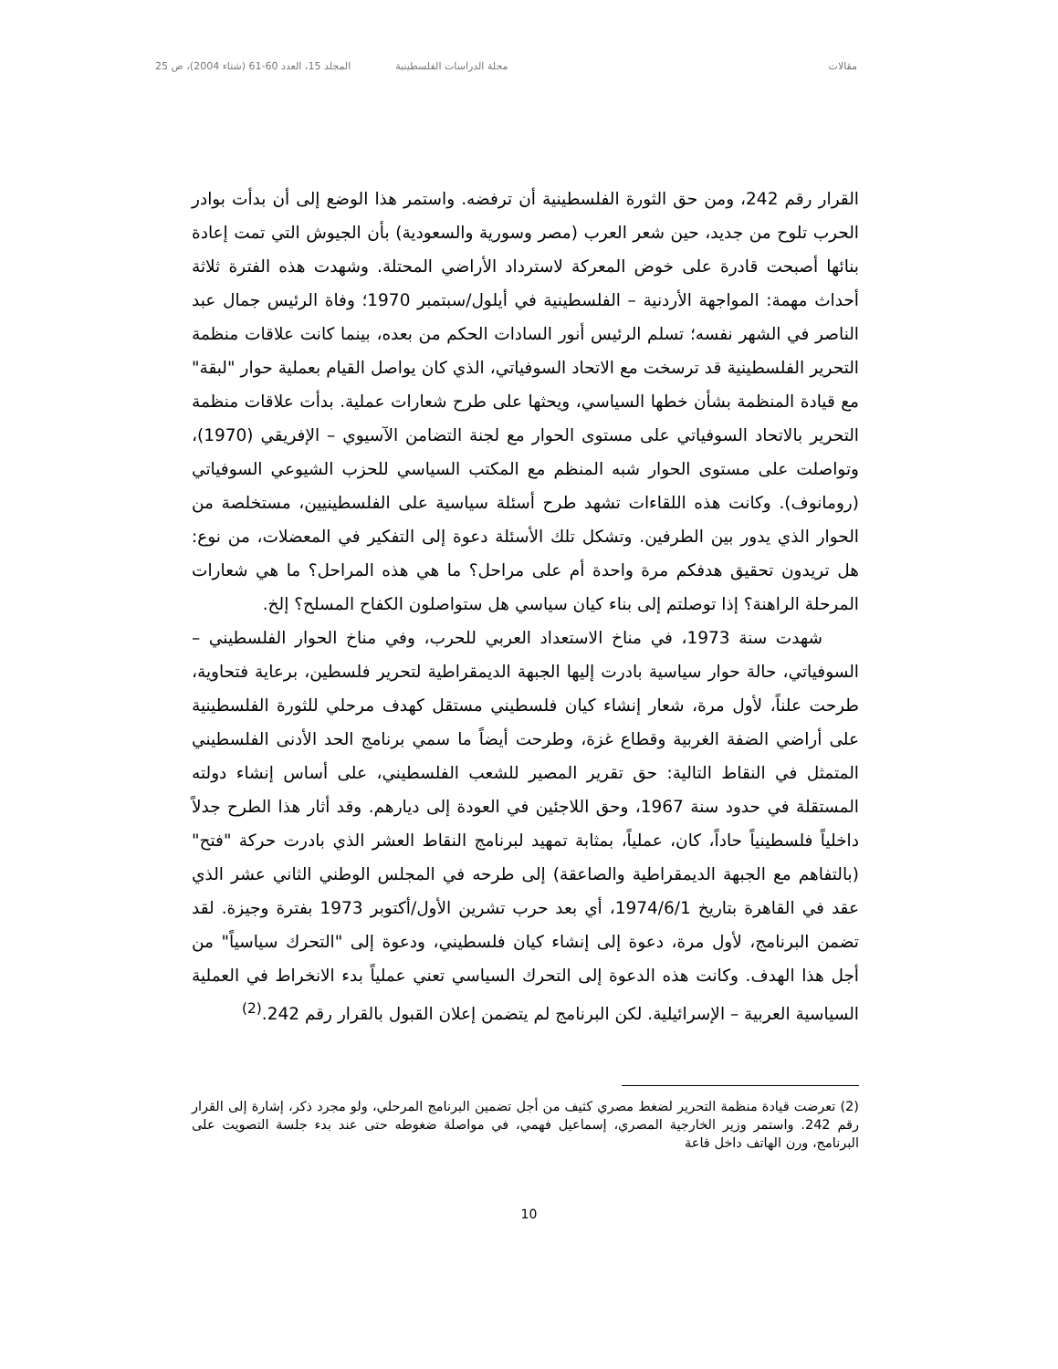مقالات مجلة الدراسات الفلسطينية المجلد 15، العدد 60-61 (شتاء 2004)، ص 25
القرار رقم 242، ومن حق الثورة الفلسطينية أن ترفضه. واستمر هذا الوضع إلى أن بدأت بوادر الحرب تلوح من جديد، حين شعر العرب (مصر وسورية والسعودية) بأن الجيوش التي تمت إعادة بنائها أصبحت قادرة على خوض المعركة لاسترداد الأراضي المحتلة. وشهدت هذه الفترة ثلاثة أحداث مهمة: المواجهة الأردنية – الفلسطينية في أيلول/سبتمبر 1970؛ وفاة الرئيس جمال عبد الناصر في الشهر نفسه؛ تسلم الرئيس أنور السادات الحكم من بعده، بينما كانت علاقات منظمة التحرير الفلسطينية قد ترسخت مع الاتحاد السوفياتي، الذي كان يواصل القيام بعملية حوار "لبقة" مع قيادة المنظمة بشأن خطها السياسي، ويحثها على طرح شعارات عملية. بدأت علاقات منظمة التحرير بالاتحاد السوفياتي على مستوى الحوار مع لجنة التضامن الآسيوي – الإفريقي (1970)، وتواصلت على مستوى الحوار شبه المنظم مع المكتب السياسي للحزب الشيوعي السوفياتي (رومانوف). وكانت هذه اللقاءات تشهد طرح أسئلة سياسية على الفلسطينيين، مستخلصة من الحوار الذي يدور بين الطرفين. وتشكل تلك الأسئلة دعوة إلى التفكير في المعضلات، من نوع: هل تريدون تحقيق هدفكم مرة واحدة أم على مراحل؟ ما هي هذه المراحل؟ ما هي شعارات المرحلة الراهنة؟ إذا توصلتم إلى بناء كيان سياسي هل ستواصلون الكفاح المسلح؟ إلخ.
شهدت سنة 1973، في مناخ الاستعداد العربي للحرب، وفي مناخ الحوار الفلسطيني – السوفياتي، حالة حوار سياسية بادرت إليها الجبهة الديمقراطية لتحرير فلسطين، برعاية فتحاوية، طرحت علناً، لأول مرة، شعار إنشاء كيان فلسطيني مستقل كهدف مرحلي للثورة الفلسطينية على أراضي الضفة الغربية وقطاع غزة، وطرحت أيضاً ما سمي برنامج الحد الأدنى الفلسطيني المتمثل في النقاط التالية: حق تقرير المصير للشعب الفلسطيني، على أساس إنشاء دولته المستقلة في حدود سنة 1967، وحق اللاجئين في العودة إلى ديارهم. وقد أثار هذا الطرح جدلاً داخلياً فلسطينياً حاداً، كان، عملياً، بمثابة تمهيد لبرنامج النقاط العشر الذي بادرت حركة "فتح" (بالتفاهم مع الجبهة الديمقراطية والصاعقة) إلى طرحه في المجلس الوطني الثاني عشر الذي عقد في القاهرة بتاريخ 1974/6/1، أي بعد حرب تشرين الأول/أكتوبر 1973 بفترة وجيزة. لقد تضمن البرنامج، لأول مرة، دعوة إلى إنشاء كيان فلسطيني، ودعوة إلى "التحرك سياسياً" من أجل هذا الهدف. وكانت هذه الدعوة إلى التحرك السياسي تعني عملياً بدء الانخراط في العملية السياسية العربية – الإسرائيلية. لكن البرنامج لم يتضمن إعلان القبول بالقرار رقم 242.<sup>(2)</sup>
(2) تعرضت قيادة منظمة التحرير لضغط مصري كثيف من أجل تضمين البرنامج المرحلي، ولو مجرد ذكر، إشارة إلى القرار رقم 242. واستمر وزير الخارجية المصري، إسماعيل فهمي، في مواصلة ضغوطه حتى عند بدء جلسة التصويت على البرنامج، ورن الهاتف داخل قاعة
10